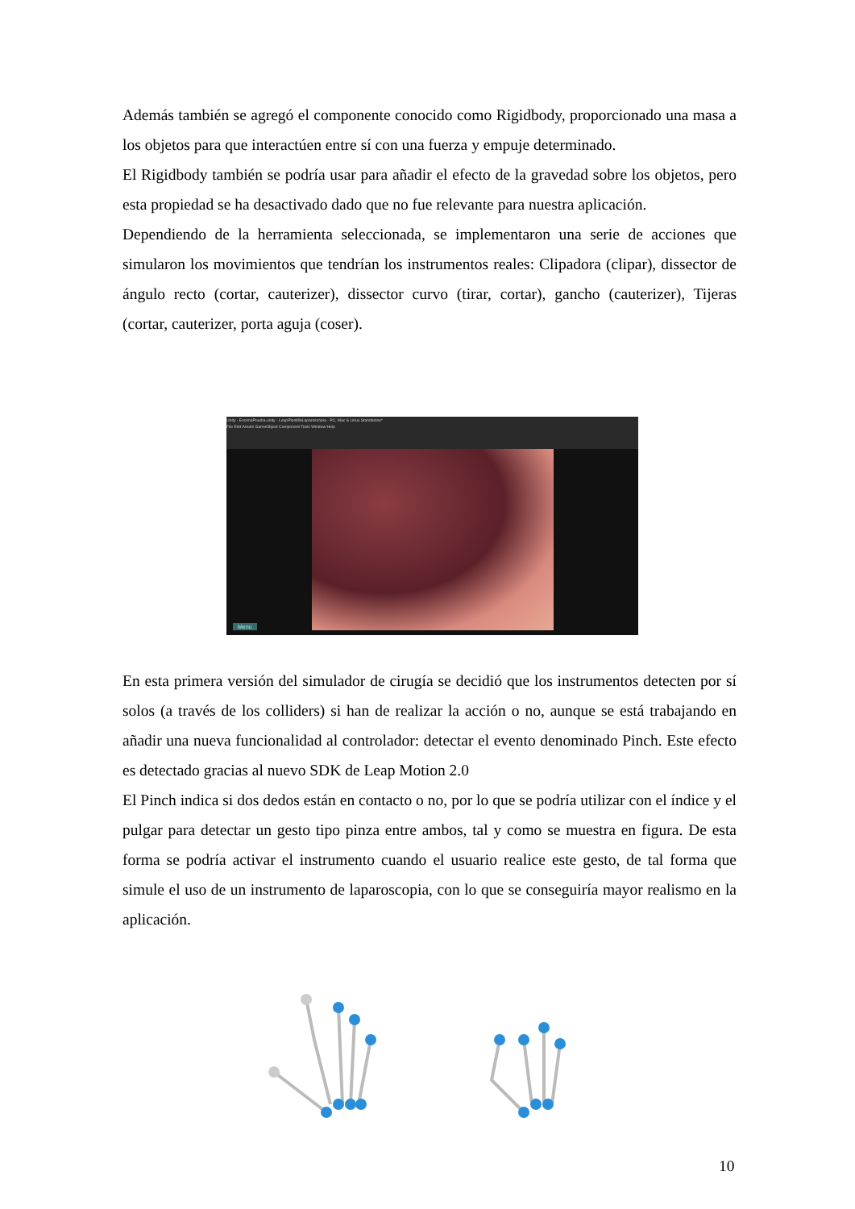Además también se agregó el componente conocido como Rigidbody, proporcionado una masa a los objetos para que interactúen entre sí con una fuerza y empuje determinado.
El Rigidbody también se podría usar para añadir el efecto de la gravedad sobre los objetos, pero esta propiedad se ha desactivado dado que no fue relevante para nuestra aplicación.
Dependiendo de la herramienta seleccionada, se implementaron una serie de acciones que simularon los movimientos que tendrían los instrumentos reales: Clipadora (clipar), dissector de ángulo recto (cortar, cauterizer), dissector curvo (tirar, cortar), gancho (cauterizer), Tijeras (cortar, cauterizer, porta aguja (coser).
Unity - EscenaPrueba.unity - LeapPlantillaLaparoscopia - PC, Mac & Linux Standalone*
File Edit Assets GameObject Component Tools Window Help
Menu
En esta primera versión del simulador de cirugía se decidió que los instrumentos detecten por sí solos (a través de los colliders) si han de realizar la acción o no, aunque se está trabajando en añadir una nueva funcionalidad al controlador: detectar el evento denominado Pinch. Este efecto es detectado gracias al nuevo SDK de Leap Motion 2.0
El Pinch indica si dos dedos están en contacto o no, por lo que se podría utilizar con el índice y el pulgar para detectar un gesto tipo pinza entre ambos, tal y como se muestra en figura. De esta forma se podría activar el instrumento cuando el usuario realice este gesto, de tal forma que simule el uso de un instrumento de laparoscopia, con lo que se conseguiría mayor realismo en la aplicación.
10